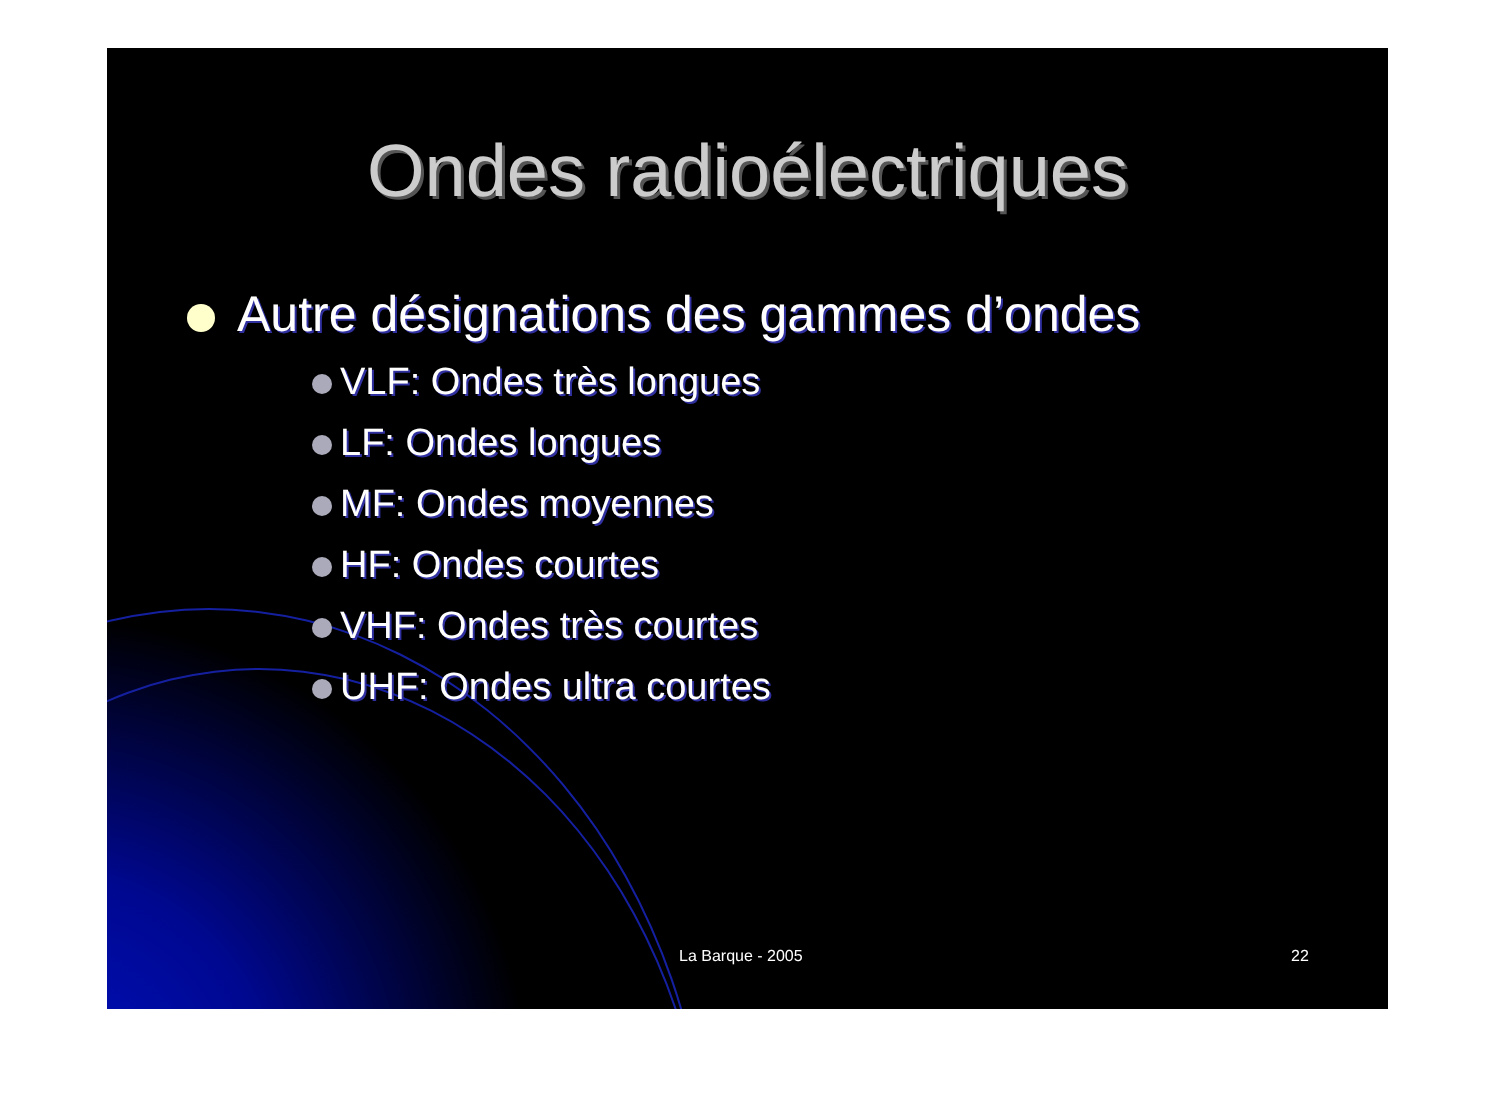Ondes radioélectriques
Autre désignations des gammes d’ondes
VLF: Ondes très longues
LF: Ondes longues
MF: Ondes moyennes
HF: Ondes courtes
VHF: Ondes très courtes
UHF: Ondes ultra courtes
La Barque - 2005 22